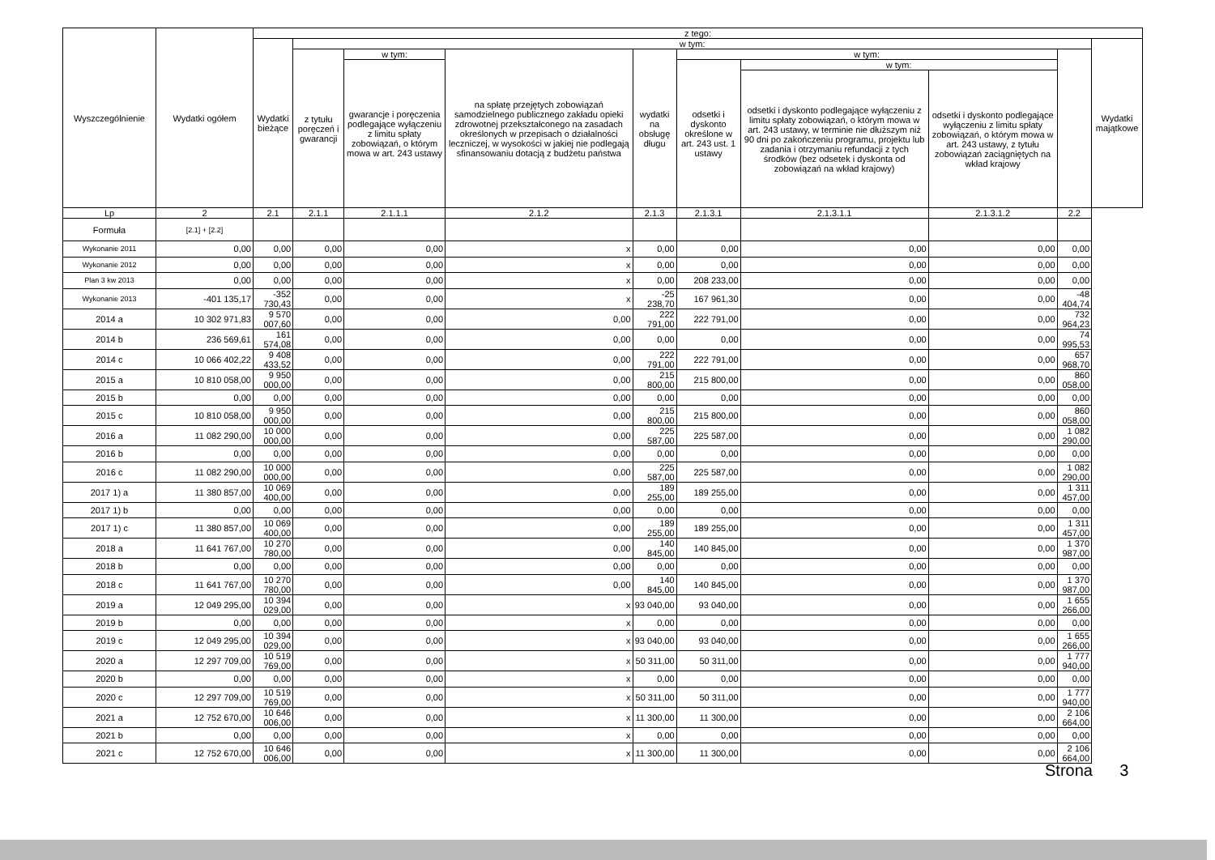| Wyszczególnienie | Wydatki ogółem | z tego: | | | | | | | | | |
| --- | --- | --- | --- | --- | --- | --- | --- | --- | --- | --- | --- |
| | | Wydatki bieżące | w tym: | | | | | | | | Wydatki majątkowe |
| | | | z tytułu poręczeń i gwarancji | w tym: | na spłatę przejętych zobowiązań samodzielnego publicznego zakładu opieki zdrowotnej przekształconego na zasadach określonych w przepisach o działalności leczniczej, w wysokości w jakiej nie podlegają sfinansowaniu dotacją z budżetu państwa | wydatki na obsługę długu | w tym: | | | | |
| | | | | gwarancje i poręczenia podlegające wyłączeniu z limitu spłaty zobowiązań, o którym mowa w art. 243 ustawy | | | odsetki i dyskonto określone w art. 243 ust. 1 ustawy | w tym: | | | |
| | | | | | | | | odsetki i dyskonto podlegające wyłączeniu z limitu spłaty zobowiązań, o którym mowa w art. 243 ustawy, w terminie nie dłuższym niż 90 dni po zakończeniu programu, projektu lub zadania i otrzymaniu refundacji z tych środków (bez odsetek i dyskonta od zobowiązań na wkład krajowy) | odsetki i dyskonto podlegające wyłączeniu z limitu spłaty zobowiązań, o którym mowa w art. 243 ustawy, z tytułu zobowiązań zaciągniętych na wkład krajowy | | |
| Lp | 2 | 2.1 | 2.1.1 | 2.1.1.1 | 2.1.2 | 2.1.3 | 2.1.3.1 | 2.1.3.1.1 | 2.1.3.1.2 | 2.2 | |
| Formuła | [2.1] + [2.2] | | | | | | | | | | |
| Wykonanie 2011 | 0,00 | 0,00 | 0,00 | 0,00 | x | 0,00 | 0,00 | 0,00 | 0,00 | 0,00 | |
| Wykonanie 2012 | 0,00 | 0,00 | 0,00 | 0,00 | x | 0,00 | 0,00 | 0,00 | 0,00 | 0,00 | |
| Plan 3 kw 2013 | 0,00 | 0,00 | 0,00 | 0,00 | x | 0,00 | 208 233,00 | 0,00 | 0,00 | 0,00 | |
| Wykonanie 2013 | -401 135,17 | -352 730,43 | 0,00 | 0,00 | x | -25 238,70 | 167 961,30 | 0,00 | 0,00 | -48 404,74 | |
| 2014 a | 10 302 971,83 | 9 570 007,60 | 0,00 | 0,00 | 0,00 | 222 791,00 | 222 791,00 | 0,00 | 0,00 | 732 964,23 | |
| 2014 b | 236 569,61 | 161 574,08 | 0,00 | 0,00 | 0,00 | 0,00 | 0,00 | 0,00 | 0,00 | 74 995,53 | |
| 2014 c | 10 066 402,22 | 9 408 433,52 | 0,00 | 0,00 | 0,00 | 222 791,00 | 222 791,00 | 0,00 | 0,00 | 657 968,70 | |
| 2015 a | 10 810 058,00 | 9 950 000,00 | 0,00 | 0,00 | 0,00 | 215 800,00 | 215 800,00 | 0,00 | 0,00 | 860 058,00 | |
| 2015 b | 0,00 | 0,00 | 0,00 | 0,00 | 0,00 | 0,00 | 0,00 | 0,00 | 0,00 | 0,00 | |
| 2015 c | 10 810 058,00 | 9 950 000,00 | 0,00 | 0,00 | 0,00 | 215 800,00 | 215 800,00 | 0,00 | 0,00 | 860 058,00 | |
| 2016 a | 11 082 290,00 | 10 000 000,00 | 0,00 | 0,00 | 0,00 | 225 587,00 | 225 587,00 | 0,00 | 0,00 | 1 082 290,00 | |
| 2016 b | 0,00 | 0,00 | 0,00 | 0,00 | 0,00 | 0,00 | 0,00 | 0,00 | 0,00 | 0,00 | |
| 2016 c | 11 082 290,00 | 10 000 000,00 | 0,00 | 0,00 | 0,00 | 225 587,00 | 225 587,00 | 0,00 | 0,00 | 1 082 290,00 | |
| 2017 1) a | 11 380 857,00 | 10 069 400,00 | 0,00 | 0,00 | 0,00 | 189 255,00 | 189 255,00 | 0,00 | 0,00 | 1 311 457,00 | |
| 2017 1) b | 0,00 | 0,00 | 0,00 | 0,00 | 0,00 | 0,00 | 0,00 | 0,00 | 0,00 | 0,00 | |
| 2017 1) c | 11 380 857,00 | 10 069 400,00 | 0,00 | 0,00 | 0,00 | 189 255,00 | 189 255,00 | 0,00 | 0,00 | 1 311 457,00 | |
| 2018 a | 11 641 767,00 | 10 270 780,00 | 0,00 | 0,00 | 0,00 | 140 845,00 | 140 845,00 | 0,00 | 0,00 | 1 370 987,00 | |
| 2018 b | 0,00 | 0,00 | 0,00 | 0,00 | 0,00 | 0,00 | 0,00 | 0,00 | 0,00 | 0,00 | |
| 2018 c | 11 641 767,00 | 10 270 780,00 | 0,00 | 0,00 | 0,00 | 140 845,00 | 140 845,00 | 0,00 | 0,00 | 1 370 987,00 | |
| 2019 a | 12 049 295,00 | 10 394 029,00 | 0,00 | 0,00 | x | 93 040,00 | 93 040,00 | 0,00 | 0,00 | 1 655 266,00 | |
| 2019 b | 0,00 | 0,00 | 0,00 | 0,00 | x | 0,00 | 0,00 | 0,00 | 0,00 | 0,00 | |
| 2019 c | 12 049 295,00 | 10 394 029,00 | 0,00 | 0,00 | x | 93 040,00 | 93 040,00 | 0,00 | 0,00 | 1 655 266,00 | |
| 2020 a | 12 297 709,00 | 10 519 769,00 | 0,00 | 0,00 | x | 50 311,00 | 50 311,00 | 0,00 | 0,00 | 1 777 940,00 | |
| 2020 b | 0,00 | 0,00 | 0,00 | 0,00 | x | 0,00 | 0,00 | 0,00 | 0,00 | 0,00 | |
| 2020 c | 12 297 709,00 | 10 519 769,00 | 0,00 | 0,00 | x | 50 311,00 | 50 311,00 | 0,00 | 0,00 | 1 777 940,00 | |
| 2021 a | 12 752 670,00 | 10 646 006,00 | 0,00 | 0,00 | x | 11 300,00 | 11 300,00 | 0,00 | 0,00 | 2 106 664,00 | |
| 2021 b | 0,00 | 0,00 | 0,00 | 0,00 | x | 0,00 | 0,00 | 0,00 | 0,00 | 0,00 | |
| 2021 c | 12 752 670,00 | 10 646 006,00 | 0,00 | 0,00 | x | 11 300,00 | 11 300,00 | 0,00 | 0,00 | 2 106 664,00 | |
Strona 3